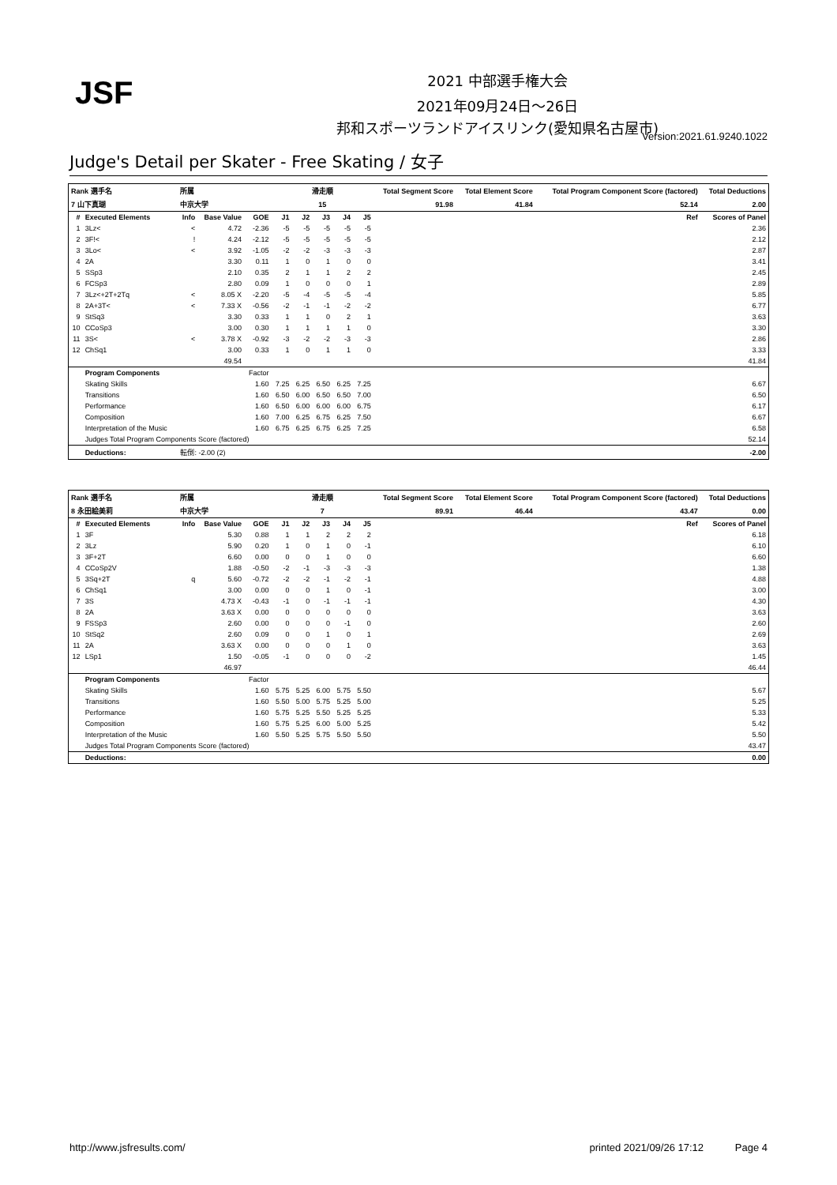JSF 2021 中部選手権大会
2021年09月24日～26日
邦和スポーツランドアイスリンク(愛知県名古屋市)
Version:2021.61.9240.1022
Judge's Detail per Skater - Free Skating / 女子
| Rank 選手名 | | 所属 | | | 滑走順 | | | | | Total Segment Score | Total Element Score | Total Program Component Score (factored) | Total Deductions |
| --- | --- | --- | --- | --- | --- | --- | --- | --- | --- | --- | --- | --- | --- |
| 7 山下真瑚 | | 中京大学 | | | 15 | | | | | 91.98 | 41.84 | 52.14 | 2.00 |
| # | Executed Elements | Info | Base Value | GOE | J1 | J2 | J3 | J4 | J5 | | | Ref | Scores of Panel |
| 1 | 3Lz< | < | 4.72 | -2.36 | -5 | -5 | -5 | -5 | -5 | | | | 2.36 |
| 2 | 3F!< | ! | 4.24 | -2.12 | -5 | -5 | -5 | -5 | -5 | | | | 2.12 |
| 3 | 3Lo< | < | 3.92 | -1.05 | -2 | -2 | -3 | -3 | -3 | | | | 2.87 |
| 4 | 2A | | 3.30 | 0.11 | 1 | 0 | 1 | 0 | 0 | | | | 3.41 |
| 5 | SSp3 | | 2.10 | 0.35 | 2 | 1 | 1 | 2 | 2 | | | | 2.45 |
| 6 | FCSp3 | | 2.80 | 0.09 | 1 | 0 | 0 | 0 | 1 | | | | 2.89 |
| 7 | 3Lz<+2T+2Tq | < | 8.05 X | -2.20 | -5 | -4 | -5 | -5 | -4 | | | | 5.85 |
| 8 | 2A+3T< | < | 7.33 X | -0.56 | -2 | -1 | -1 | -2 | -2 | | | | 6.77 |
| 9 | StSq3 | | 3.30 | 0.33 | 1 | 1 | 0 | 2 | 1 | | | | 3.63 |
| 10 | CCoSp3 | | 3.00 | 0.30 | 1 | 1 | 1 | 1 | 0 | | | | 3.30 |
| 11 | 3S< | < | 3.78 X | -0.92 | -3 | -2 | -2 | -3 | -3 | | | | 2.86 |
| 12 | ChSq1 | | 3.00 | 0.33 | 1 | 0 | 1 | 1 | 0 | | | | 3.33 |
| | | | 49.54 | | | | | | | | | | 41.84 |
| | Program Components | | | Factor | | | | | | | | | |
| | Skating Skills | | | 1.60 | 7.25 | 6.25 | 6.50 | 6.25 | 7.25 | | | | 6.67 |
| | Transitions | | | 1.60 | 6.50 | 6.00 | 6.50 | 6.50 | 7.00 | | | | 6.50 |
| | Performance | | | 1.60 | 6.50 | 6.00 | 6.00 | 6.00 | 6.75 | | | | 6.17 |
| | Composition | | | 1.60 | 7.00 | 6.25 | 6.75 | 6.25 | 7.50 | | | | 6.67 |
| | Interpretation of the Music | | | 1.60 | 6.75 | 6.25 | 6.75 | 6.25 | 7.25 | | | | 6.58 |
| | Judges Total Program Components Score (factored) | | | | | | | | | | | | 52.14 |
| | Deductions: | 転倒: -2.00 (2) | | | | | | | | | | | -2.00 |
| Rank 選手名 | | 所属 | | | 滑走順 | | | | | Total Segment Score | Total Element Score | Total Program Component Score (factored) | Total Deductions |
| --- | --- | --- | --- | --- | --- | --- | --- | --- | --- | --- | --- | --- | --- |
| 8 永田絵美莉 | | 中京大学 | | | 7 | | | | | 89.91 | 46.44 | 43.47 | 0.00 |
| # | Executed Elements | Info | Base Value | GOE | J1 | J2 | J3 | J4 | J5 | | | Ref | Scores of Panel |
| 1 | 3F | | 5.30 | 0.88 | 1 | 1 | 2 | 2 | 2 | | | | 6.18 |
| 2 | 3Lz | | 5.90 | 0.20 | 1 | 0 | 1 | 0 | -1 | | | | 6.10 |
| 3 | 3F+2T | | 6.60 | 0.00 | 0 | 0 | 1 | 0 | 0 | | | | 6.60 |
| 4 | CCoSp2V | | 1.88 | -0.50 | -2 | -1 | -3 | -3 | -3 | | | | 1.38 |
| 5 | 3Sq+2T | q | 5.60 | -0.72 | -2 | -2 | -1 | -2 | -1 | | | | 4.88 |
| 6 | ChSq1 | | 3.00 | 0.00 | 0 | 0 | 1 | 0 | -1 | | | | 3.00 |
| 7 | 3S | | 4.73 X | -0.43 | -1 | 0 | -1 | -1 | -1 | | | | 4.30 |
| 8 | 2A | | 3.63 X | 0.00 | 0 | 0 | 0 | 0 | 0 | | | | 3.63 |
| 9 | FSSp3 | | 2.60 | 0.00 | 0 | 0 | 0 | -1 | 0 | | | | 2.60 |
| 10 | StSq2 | | 2.60 | 0.09 | 0 | 0 | 1 | 0 | 1 | | | | 2.69 |
| 11 | 2A | | 3.63 X | 0.00 | 0 | 0 | 0 | 1 | 0 | | | | 3.63 |
| 12 | LSp1 | | 1.50 | -0.05 | -1 | 0 | 0 | 0 | -2 | | | | 1.45 |
| | | | 46.97 | | | | | | | | | | 46.44 |
| | Program Components | | | Factor | | | | | | | | | |
| | Skating Skills | | | 1.60 | 5.75 | 5.25 | 6.00 | 5.75 | 5.50 | | | | 5.67 |
| | Transitions | | | 1.60 | 5.50 | 5.00 | 5.75 | 5.25 | 5.00 | | | | 5.25 |
| | Performance | | | 1.60 | 5.75 | 5.25 | 5.50 | 5.25 | 5.25 | | | | 5.33 |
| | Composition | | | 1.60 | 5.75 | 5.25 | 6.00 | 5.00 | 5.25 | | | | 5.42 |
| | Interpretation of the Music | | | 1.60 | 5.50 | 5.25 | 5.75 | 5.50 | 5.50 | | | | 5.50 |
| | Judges Total Program Components Score (factored) | | | | | | | | | | | | 43.47 |
| | Deductions: | | | | | | | | | | | | 0.00 |
http://www.jsfresults.com/ printed 2021/09/26 17:12 Page 4